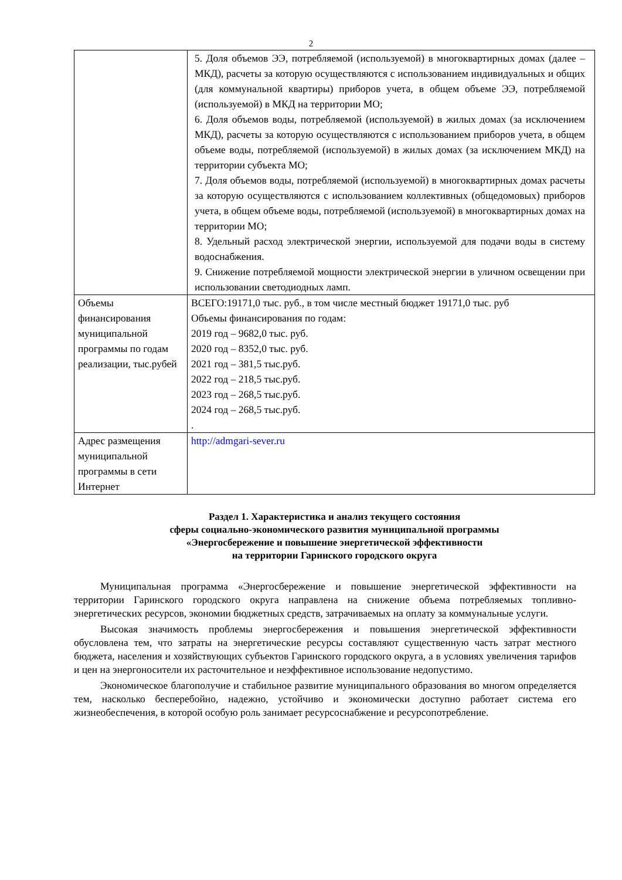2
| | 5. Доля объемов ЭЭ, потребляемой (используемой) в многоквартирных домах (далее – МКД), расчеты за которую осуществляются с использованием индивидуальных и общих (для коммунальной квартиры) приборов учета, в общем объеме ЭЭ, потребляемой (используемой) в МКД на территории МО; 6. Доля объемов воды, потребляемой (используемой) в жилых домах (за исключением МКД), расчеты за которую осуществляются с использованием приборов учета, в общем объеме воды, потребляемой (используемой) в жилых домах (за исключением МКД) на территории субъекта МО; 7. Доля объемов воды, потребляемой (используемой) в многоквартирных домах расчеты за которую осуществляются с использованием коллективных (общедомовых) приборов учета, в общем объеме воды, потребляемой (используемой) в многоквартирных домах на территории МО; 8. Удельный расход электрической энергии, используемой для подачи воды в систему водоснабжения. 9. Снижение потребляемой мощности электрической энергии в уличном освещении при использовании светодиодных ламп. |
| Объемы финансирования муниципальной программы по годам реализации, тыс.рубей | ВСЕГО:19171,0 тыс. руб., в том числе местный бюджет 19171,0 тыс. руб Объемы финансирования по годам: 2019 год – 9682,0 тыс. руб. 2020 год – 8352,0 тыс. руб. 2021 год – 381,5 тыс.руб. 2022 год – 218,5 тыс.руб. 2023 год – 268,5 тыс.руб. 2024 год – 268,5 тыс.руб. . |
| Адрес размещения муниципальной программы в сети Интернет | http://admgari-sever.ru |
Раздел 1. Характеристика и анализ текущего состояния
сферы социально-экономического развития муниципальной программы
«Энергосбережение и повышение энергетической эффективности
на территории Гаринского городского округа
Муниципальная программа «Энергосбережение и повышение энергетической эффективности на территории Гаринского городского округа направлена на снижение объема потребляемых топливно-энергетических ресурсов, экономии бюджетных средств, затрачиваемых на оплату за коммунальные услуги.
Высокая значимость проблемы энергосбережения и повышения энергетической эффективности обусловлена тем, что затраты на энергетические ресурсы составляют существенную часть затрат местного бюджета, населения и хозяйствующих субъектов Гаринского городского округа, а в условиях увеличения тарифов и цен на энергоносители их расточительное и неэффективное использование недопустимо.
Экономическое благополучие и стабильное развитие муниципального образования во многом определяется тем, насколько бесперебойно, надежно, устойчиво и экономически доступно работает система его жизнеобеспечения, в которой особую роль занимает ресурсоснабжение и ресурсопотребление.